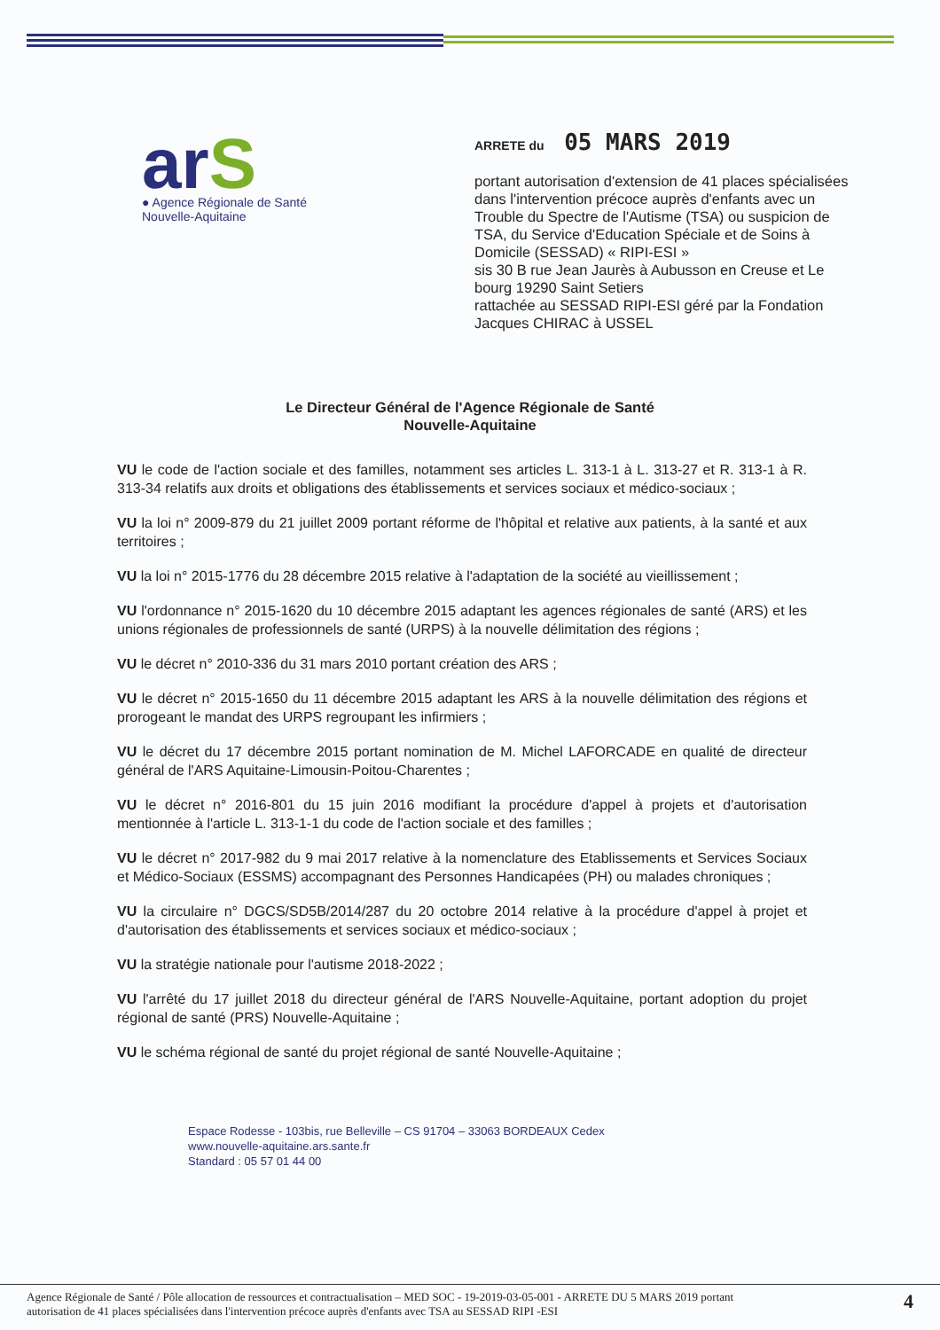arS
● Agence Régionale de Santé
Nouvelle-Aquitaine
ARRETE du 05 MARS 2019
portant autorisation d'extension de 41 places spécialisées dans l'intervention précoce auprès d'enfants avec un Trouble du Spectre de l'Autisme (TSA) ou suspicion de TSA, du Service d'Education Spéciale et de Soins à Domicile (SESSAD) « RIPI-ESI »
sis 30 B rue Jean Jaurès à Aubusson en Creuse et Le bourg 19290 Saint Setiers
rattachée au SESSAD RIPI-ESI géré par la Fondation Jacques CHIRAC à USSEL
Le Directeur Général de l'Agence Régionale de Santé
Nouvelle-Aquitaine
VU le code de l'action sociale et des familles, notamment ses articles L. 313-1 à L. 313-27 et R. 313-1 à R. 313-34 relatifs aux droits et obligations des établissements et services sociaux et médico-sociaux ;
VU la loi n° 2009-879 du 21 juillet 2009 portant réforme de l'hôpital et relative aux patients, à la santé et aux territoires ;
VU la loi n° 2015-1776 du 28 décembre 2015 relative à l'adaptation de la société au vieillissement ;
VU l'ordonnance n° 2015-1620 du 10 décembre 2015 adaptant les agences régionales de santé (ARS) et les unions régionales de professionnels de santé (URPS) à la nouvelle délimitation des régions ;
VU le décret n° 2010-336 du 31 mars 2010 portant création des ARS ;
VU le décret n° 2015-1650 du 11 décembre 2015 adaptant les ARS à la nouvelle délimitation des régions et prorogeant le mandat des URPS regroupant les infirmiers ;
VU le décret du 17 décembre 2015 portant nomination de M. Michel LAFORCADE en qualité de directeur général de l'ARS Aquitaine-Limousin-Poitou-Charentes ;
VU le décret n° 2016-801 du 15 juin 2016 modifiant la procédure d'appel à projets et d'autorisation mentionnée à l'article L. 313-1-1 du code de l'action sociale et des familles ;
VU le décret n° 2017-982 du 9 mai 2017 relative à la nomenclature des Etablissements et Services Sociaux et Médico-Sociaux (ESSMS) accompagnant des Personnes Handicapées (PH) ou malades chroniques ;
VU la circulaire n° DGCS/SD5B/2014/287 du 20 octobre 2014 relative à la procédure d'appel à projet et d'autorisation des établissements et services sociaux et médico-sociaux ;
VU la stratégie nationale pour l'autisme 2018-2022 ;
VU l'arrêté du 17 juillet 2018 du directeur général de l'ARS Nouvelle-Aquitaine, portant adoption du projet régional de santé (PRS) Nouvelle-Aquitaine ;
VU le schéma régional de santé du projet régional de santé Nouvelle-Aquitaine ;
Espace Rodesse - 103bis, rue Belleville – CS 91704 – 33063 BORDEAUX Cedex
www.nouvelle-aquitaine.ars.sante.fr
Standard : 05 57 01 44 00
Agence Régionale de Santé / Pôle allocation de ressources et contractualisation – MED SOC - 19-2019-03-05-001 - ARRETE DU 5 MARS 2019 portant
autorisation de 41 places spécialisées dans l'intervention précoce auprès d'enfants avec TSA au SESSAD RIPI -ESI
4